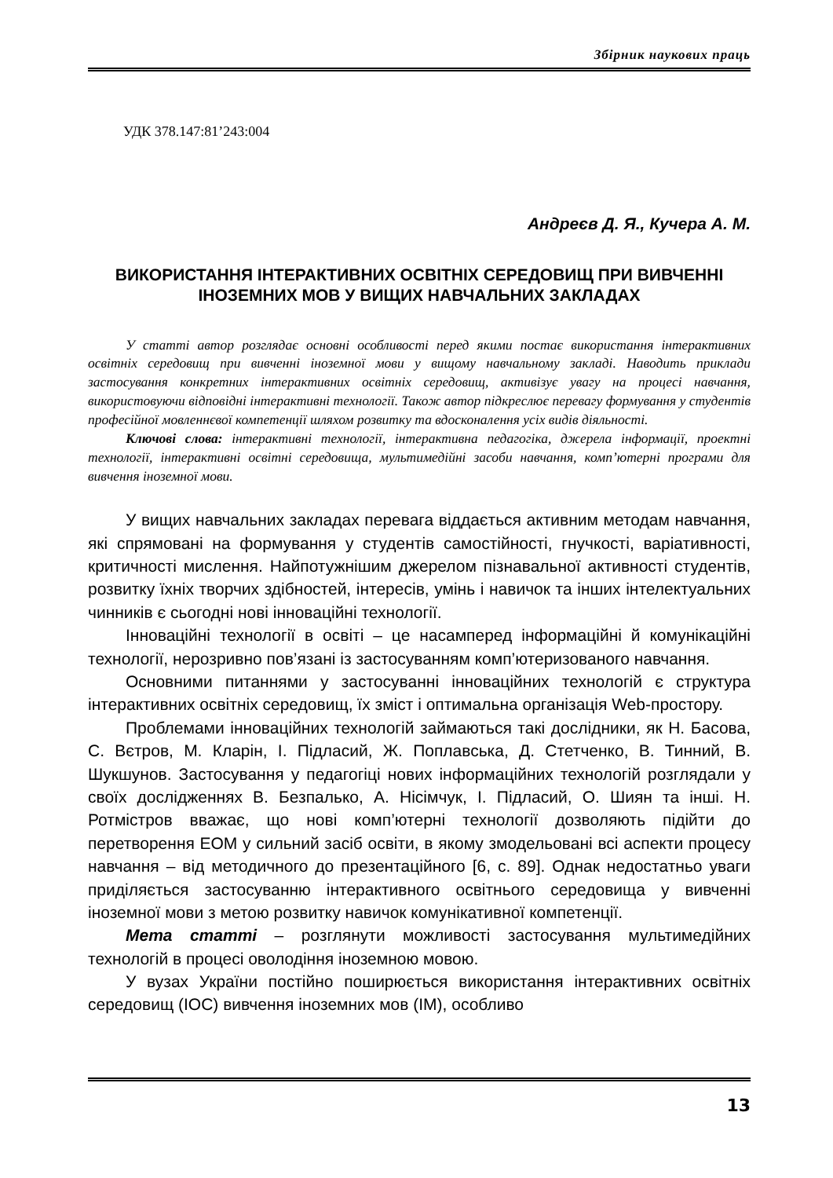Збірник наукових праць
УДК 378.147:81’243:004
Андреєв Д. Я., Кучера А. М.
ВИКОРИСТАННЯ ІНТЕРАКТИВНИХ ОСВІТНІХ СЕРЕДОВИЩ ПРИ ВИВЧЕННІ ІНОЗЕМНИХ МОВ У ВИЩИХ НАВЧАЛЬНИХ ЗАКЛАДАХ
У статті автор розглядає основні особливості перед якими постає використання інтерактивних освітніх середовищ при вивченні іноземної мови у вищому навчальному закладі. Наводить приклади застосування конкретних інтерактивних освітніх середовищ, активізує увагу на процесі навчання, використовуючи відповідні інтерактивні технології. Також автор підкреслює перевагу формування у студентів професійної мовленнєвої компетенції шляхом розвитку та вдосконалення усіх видів діяльності.
Ключові слова: інтерактивні технології, інтерактивна педагогіка, джерела інформації, проектні технології, інтерактивні освітні середовища, мультимедійні засоби навчання, комп’ютерні програми для вивчення іноземної мови.
У вищих навчальних закладах перевага віддається активним методам навчання, які спрямовані на формування у студентів самостійності, гнучкості, варіативності, критичності мислення. Найпотужнішим джерелом пізнавальної активності студентів, розвитку їхніх творчих здібностей, інтересів, умінь і навичок та інших інтелектуальних чинників є сьогодні нові інноваційні технології.
Інноваційні технології в освіті – це насамперед інформаційні й комунікаційні технології, нерозривно пов’язані із застосуванням комп’ютеризованого навчання.
Основними питаннями у застосуванні інноваційних технологій є структура інтерактивних освітніх середовищ, їх зміст і оптимальна організація Web-простору.
Проблемами інноваційних технологій займаються такі дослідники, як Н. Басова, С. Вєтров, М. Кларін, І. Підласий, Ж. Поплавська, Д. Стетченко, В. Тинний, В. Шукшунов. Застосування у педагогіці нових інформаційних технологій розглядали у своїх дослідженнях В. Безпалько, А. Нісімчук, І. Підласий, О. Шиян та інші. Н. Ротмістров вважає, що нові комп’ютерні технології дозволяють підійти до перетворення ЕОМ у сильний засіб освіти, в якому змодельовані всі аспекти процесу навчання – від методичного до презентаційного [6, с. 89]. Однак недостатньо уваги приділяється застосуванню інтерактивного освітнього середовища у вивченні іноземної мови з метою розвитку навичок комунікативної компетенції.
Мета статті – розглянути можливості застосування мультимедійних технологій в процесі оволодіння іноземною мовою.
У вузах України постійно поширюється використання інтерактивних освітніх середовищ (ІОС) вивчення іноземних мов (ІМ), особливо
13